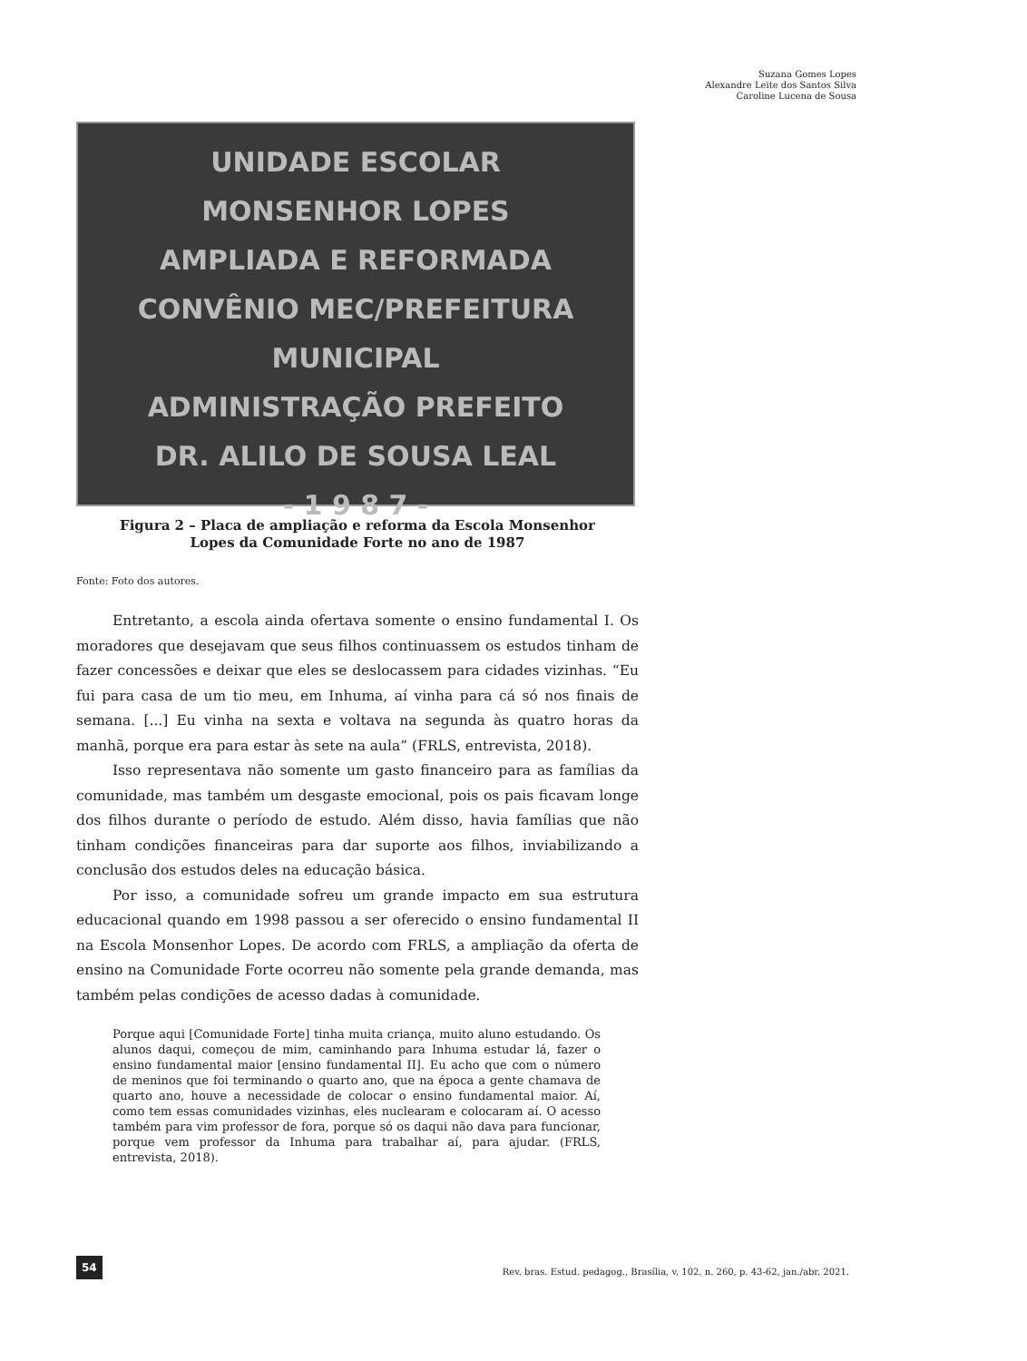Suzana Gomes Lopes
Alexandre Leite dos Santos Silva
Caroline Lucena de Sousa
UNIDADE ESCOLAR
MONSENHOR LOPES
AMPLIADA E REFORMADA
CONVÊNIO MEC/PREFEITURA MUNICIPAL
ADMINISTRAÇÃO PREFEITO
DR. ALILO DE SOUSA LEAL
- 1 9 8 7 -
Figura 2 – Placa de ampliação e reforma da Escola Monsenhor
Lopes da Comunidade Forte no ano de 1987
Fonte: Foto dos autores.
Entretanto, a escola ainda ofertava somente o ensino fundamental I. Os moradores que desejavam que seus filhos continuassem os estudos tinham de fazer concessões e deixar que eles se deslocassem para cidades vizinhas. “Eu fui para casa de um tio meu, em Inhuma, aí vinha para cá só nos finais de semana. [...] Eu vinha na sexta e voltava na segunda às quatro horas da manhã, porque era para estar às sete na aula” (FRLS, entrevista, 2018).
Isso representava não somente um gasto financeiro para as famílias da comunidade, mas também um desgaste emocional, pois os pais ficavam longe dos filhos durante o período de estudo. Além disso, havia famílias que não tinham condições financeiras para dar suporte aos filhos, inviabilizando a conclusão dos estudos deles na educação básica.
Por isso, a comunidade sofreu um grande impacto em sua estrutura educacional quando em 1998 passou a ser oferecido o ensino fundamental II na Escola Monsenhor Lopes. De acordo com FRLS, a ampliação da oferta de ensino na Comunidade Forte ocorreu não somente pela grande demanda, mas também pelas condições de acesso dadas à comunidade.
Porque aqui [Comunidade Forte] tinha muita criança, muito aluno estudando. Os alunos daqui, começou de mim, caminhando para Inhuma estudar lá, fazer o ensino fundamental maior [ensino fundamental II]. Eu acho que com o número de meninos que foi terminando o quarto ano, que na época a gente chamava de quarto ano, houve a necessidade de colocar o ensino fundamental maior. Aí, como tem essas comunidades vizinhas, eles nuclearam e colocaram aí. O acesso também para vim professor de fora, porque só os daqui não dava para funcionar, porque vem professor da Inhuma para trabalhar aí, para ajudar. (FRLS, entrevista, 2018).
54
Rev. bras. Estud. pedagog., Brasília, v. 102, n. 260, p. 43-62, jan./abr. 2021.